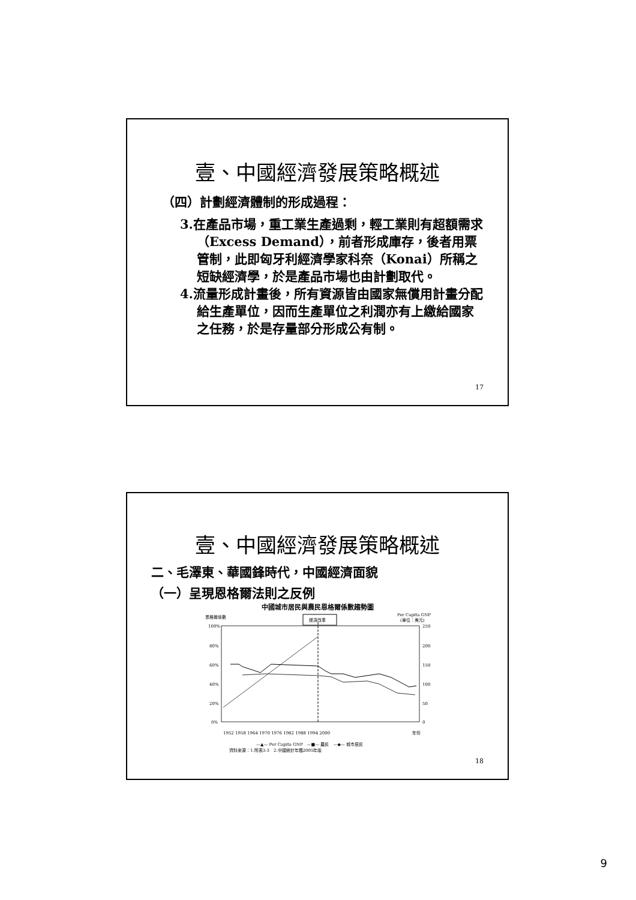壹、中國經濟發展策略概述
（四）計劃經濟體制的形成過程：
3.在產品市場，重工業生產過剩，輕工業則有超額需求（Excess Demand），前者形成庫存，後者用票管制，此即匈牙利經濟學家科奈（Konai）所稱之短缺經濟學，於是產品市場也由計劃取代。
4.流量形成計畫後，所有資源皆由國家無償用計畫分配給生產單位，因而生產單位之利潤亦有上繳給國家之任務，於是存量部分形成公有制。
17
壹、中國經濟發展策略概述
二、毛澤東、華國鋒時代，中國經濟面貌
（一）呈現恩格爾法則之反例
中國城市居民與農民恩格爾係數趨勢圖
恩格爾係數
Per Capita GNP
(單位：美元)
經濟改革
100%
80%
60%
40%
20%
0%
250
200
150
100
50
0
1952 1958 1964 1970 1976 1982 1988 1994 2000
年份
—▲— Per Capita GNP　—■— 農民　—◆— 城市居民
資料來源：1.附表3-3　2.中國統計年鑑2005年版
18
9